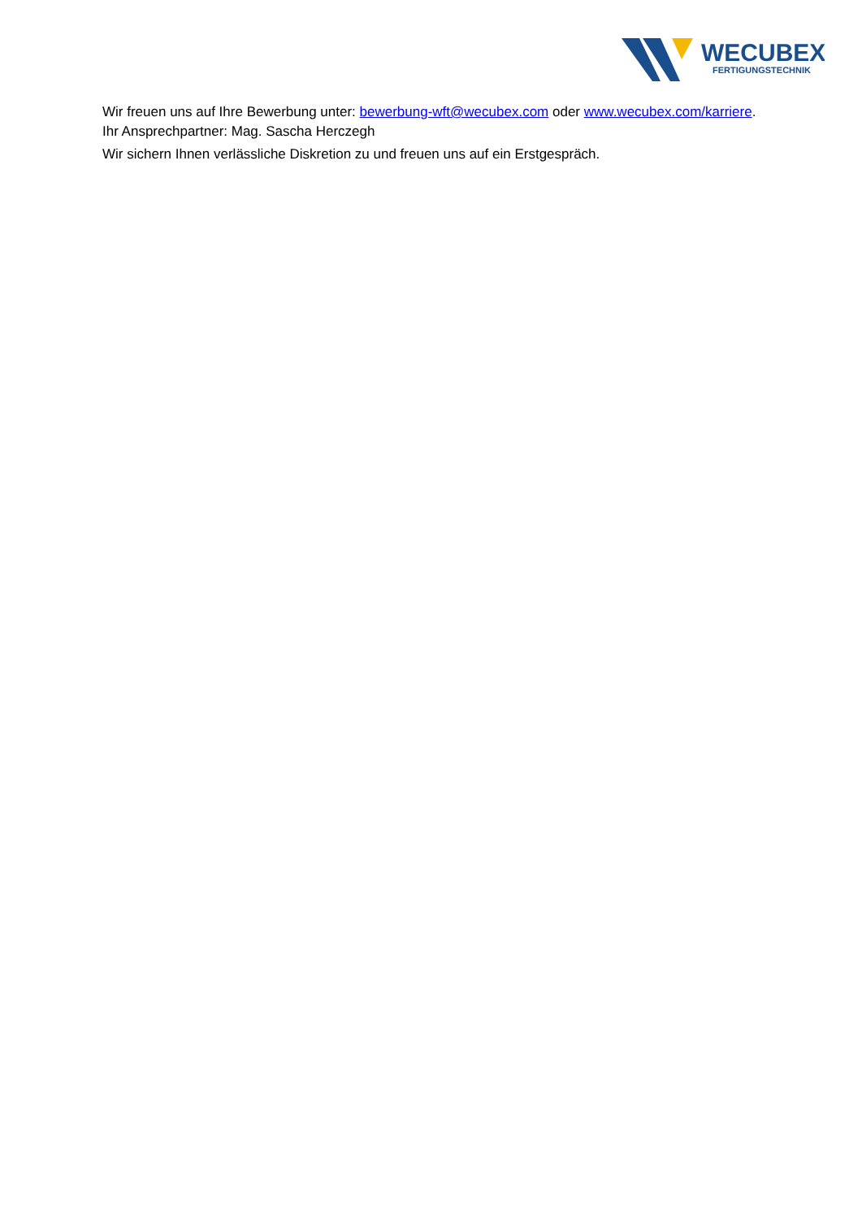WECUBEX
FERTIGUNGSTECHNIK
Wir freuen uns auf Ihre Bewerbung unter: bewerbung-wft@wecubex.com oder www.wecubex.com/karriere.
Ihr Ansprechpartner: Mag. Sascha Herczegh
Wir sichern Ihnen verlässliche Diskretion zu und freuen uns auf ein Erstgespräch.